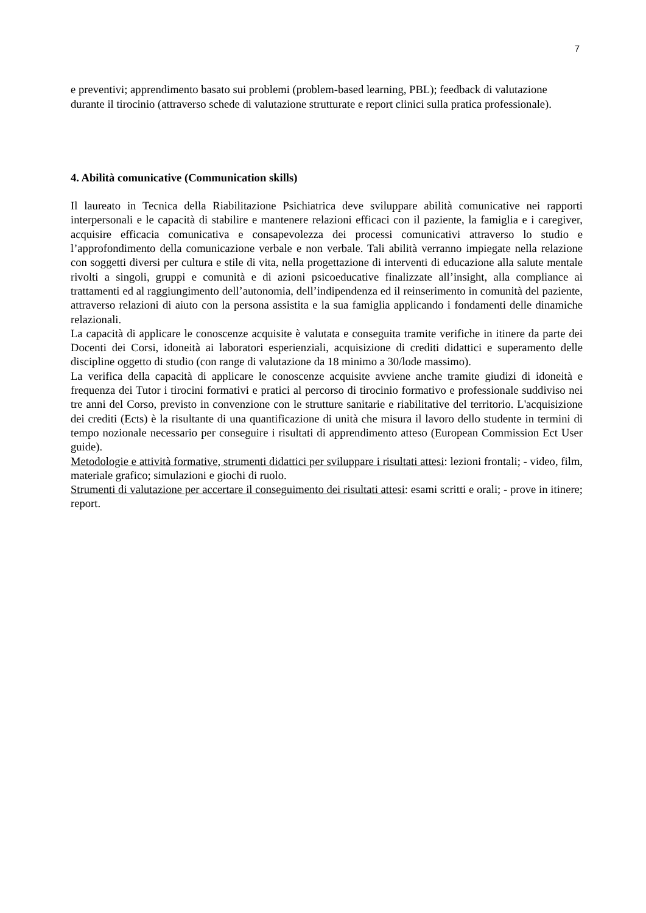7
e preventivi; apprendimento basato sui problemi (problem-based learning, PBL); feedback di valutazione durante il tirocinio (attraverso schede di valutazione strutturate e report clinici sulla pratica professionale).
4. Abilità comunicative (Communication skills)
Il laureato in Tecnica della Riabilitazione Psichiatrica deve sviluppare abilità comunicative nei rapporti interpersonali e le capacità di stabilire e mantenere relazioni efficaci con il paziente, la famiglia e i caregiver, acquisire efficacia comunicativa e consapevolezza dei processi comunicativi attraverso lo studio e l’approfondimento della comunicazione verbale e non verbale. Tali abilità verranno impiegate nella relazione con soggetti diversi per cultura e stile di vita, nella progettazione di interventi di educazione alla salute mentale rivolti a singoli, gruppi e comunità e di azioni psicoeducative finalizzate all’insight, alla compliance ai trattamenti ed al raggiungimento dell’autonomia, dell’indipendenza ed il reinserimento in comunità del paziente, attraverso relazioni di aiuto con la persona assistita e la sua famiglia applicando i fondamenti delle dinamiche relazionali.
La capacità di applicare le conoscenze acquisite è valutata e conseguita tramite verifiche in itinere da parte dei Docenti dei Corsi, idoneità ai laboratori esperienziali, acquisizione di crediti didattici e superamento delle discipline oggetto di studio (con range di valutazione da 18 minimo a 30/lode massimo).
La verifica della capacità di applicare le conoscenze acquisite avviene anche tramite giudizi di idoneità e frequenza dei Tutor i tirocini formativi e pratici al percorso di tirocinio formativo e professionale suddiviso nei tre anni del Corso, previsto in convenzione con le strutture sanitarie e riabilitative del territorio. L'acquisizione dei crediti (Ects) è la risultante di una quantificazione di unità che misura il lavoro dello studente in termini di tempo nozionale necessario per conseguire i risultati di apprendimento atteso (European Commission Ect User guide).
Metodologie e attività formative, strumenti didattici per sviluppare i risultati attesi: lezioni frontali; - video, film, materiale grafico; simulazioni e giochi di ruolo.
Strumenti di valutazione per accertare il conseguimento dei risultati attesi: esami scritti e orali; - prove in itinere; report.